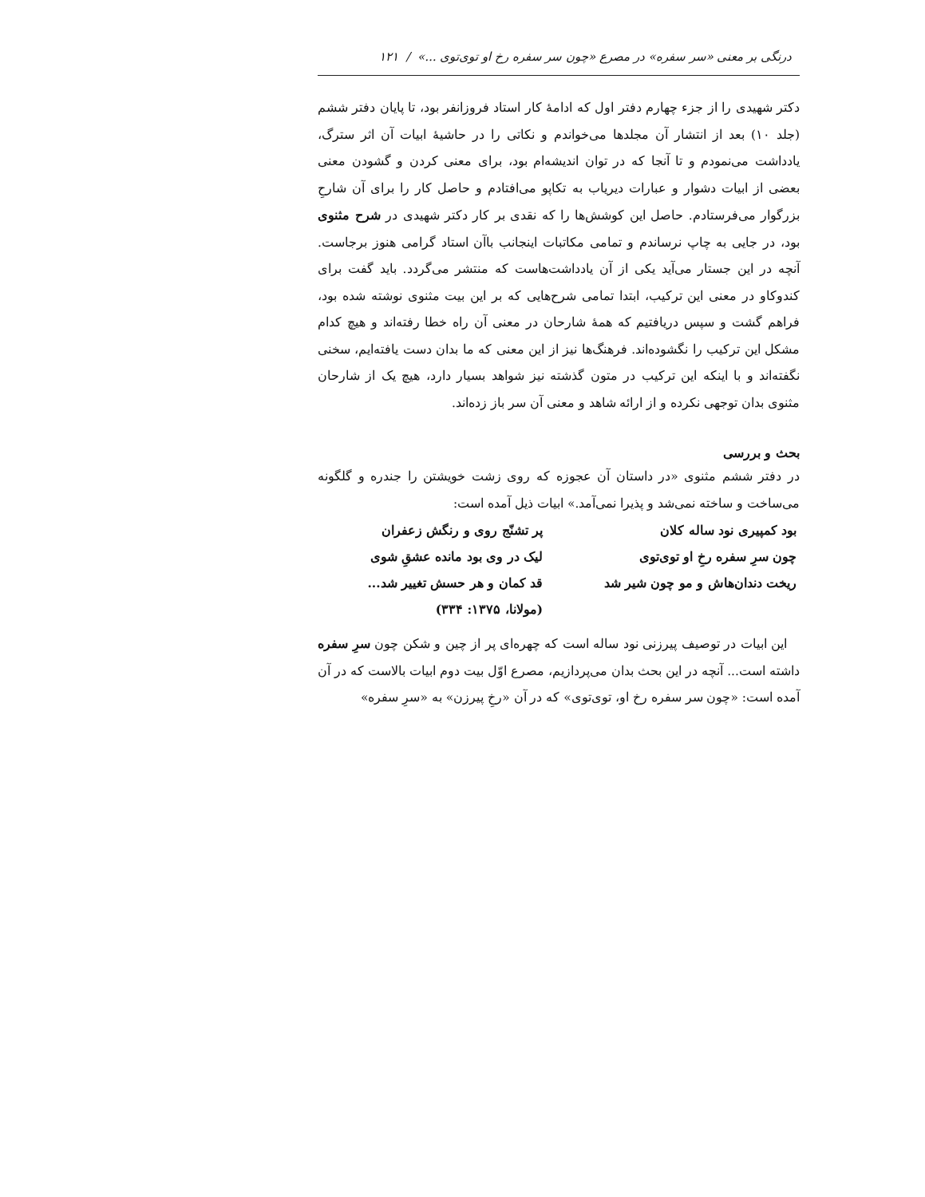درنگی بر معنی «سر سفره» در مصرع «چون سر سفره رخ او توی‌توی ...» / ۱۲۱
دکتر شهیدی را از جزء چهارم دفتر اول که ادامهٔ کار استاد فروزانفر بود، تا پایان دفتر ششم (جلد ۱۰) بعد از انتشار آن مجلدها می‌خواندم و نکاتی را در حاشیهٔ ابیات آن اثر سترگ، یادداشت می‌نمودم و تا آنجا که در توان اندیشه‌ام بود، برای معنی کردن و گشودن معنی بعضی از ابیات دشوار و عبارات دیریاب به تکاپو می‌افتادم و حاصل کار را برای آن شارحِ بزرگوار می‌فرستادم. حاصل این کوشش‌ها را که نقدی بر کار دکتر شهیدی در شرح مثنوی بود، در جایی به چاپ نرساندم و تمامی مکاتبات اینجانب باآن استاد گرامی هنوز برجاست. آنچه در این جستار می‌آید یکی از آن یادداشت‌هاست که منتشر می‌گردد. باید گفت برای کندوکاو در معنی این ترکیب، ابتدا تمامی شرح‌هایی که بر این بیت مثنوی نوشته شده بود، فراهم گشت و سپس دریافتیم که همهٔ شارحان در معنی آن راه خطا رفته‌اند و هیچ کدام مشکل این ترکیب را نگشوده‌اند. فرهنگ‌ها نیز از این معنی که ما بدان دست یافته‌ایم، سخنی نگفته‌اند و با اینکه این ترکیب در متون گذشته نیز شواهد بسیار دارد، هیچ یک از شارحان مثنوی بدان توجهی نکرده و از ارائه شاهد و معنی آن سر باز زده‌اند.
بحث و بررسی
در دفتر ششم مثنوی «در داستان آن عجوزه که روی زشت خویشتن را جندره و گلگونه می‌ساخت و ساخته نمی‌شد و پذیرا نمی‌آمد.» ابیات ذیل آمده است:
بود کمپیری نود ساله کلان
پر تشنّج روی و رنگش زعفران
چون سرِ سفره رخِ او توی‌توی
لیک در وی بود مانده عشقِ شوی
ریخت دندان‌هاش و مو چون شیر شد
قد کمان و هر حسش تغییر شد...
(مولانا، ۱۳۷۵: ۳۳۴)
این ابیات در توصیف پیرزنی نود ساله است که چهره‌ای پر از چین و شکن چون سرِ سفره داشته است... آنچه در این بحث بدان می‌پردازیم، مصرع اوّل بیت دوم ابیات بالاست که در آن آمده است: «چون سر سفره رخ او، توی‌توی» که در آن «رخِ پیرزن» به «سرِ سفره»